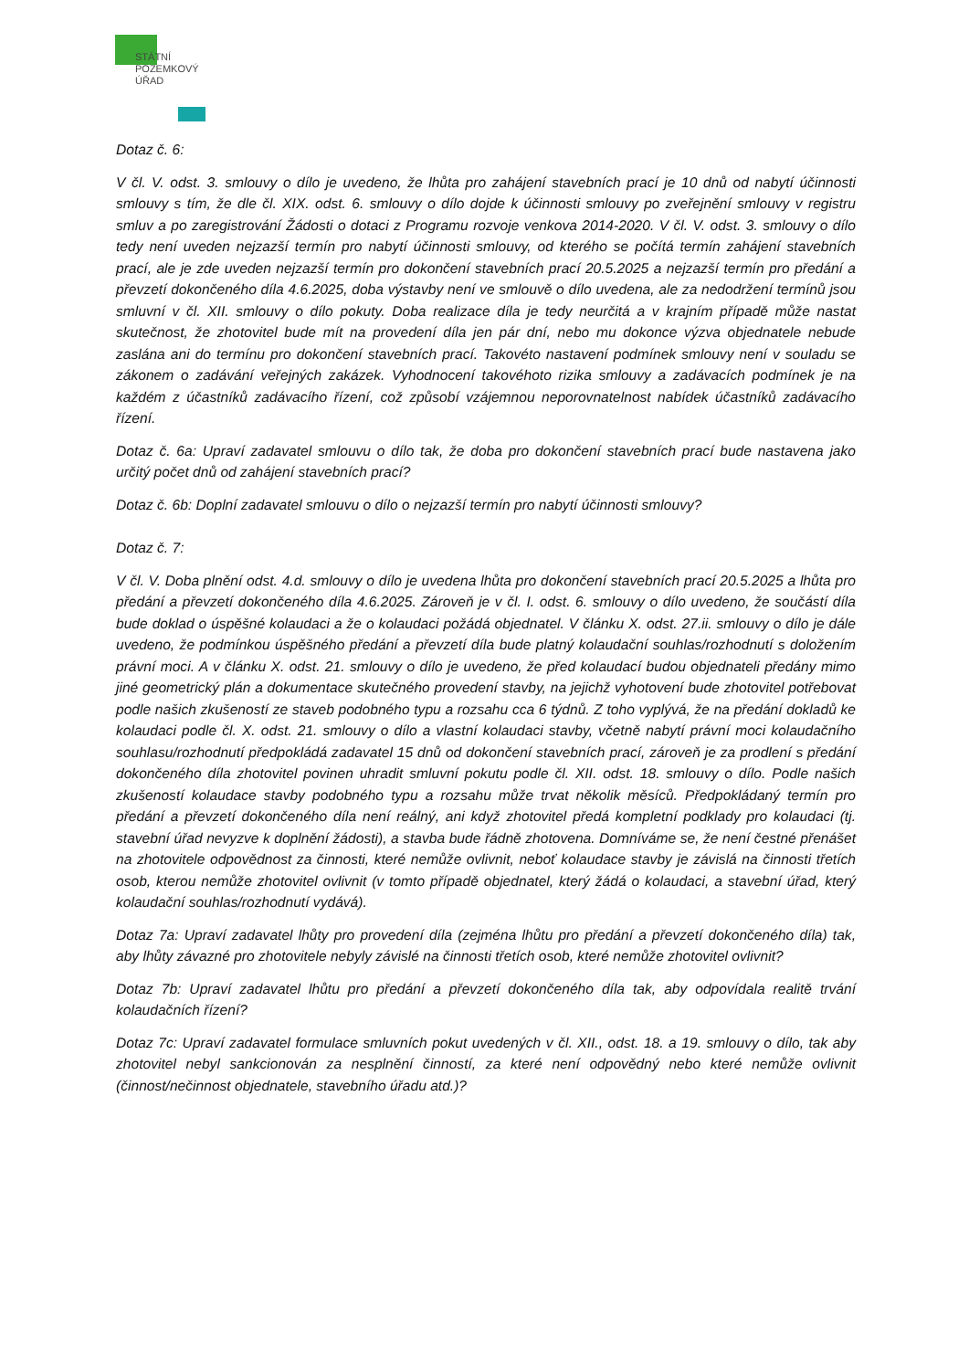STÁTNÍ
POZEMKOVÝ
ÚŘAD
Dotaz č. 6:
V čl. V. odst. 3. smlouvy o dílo je uvedeno, že lhůta pro zahájení stavebních prací je 10 dnů od nabytí účinnosti smlouvy s tím, že dle čl. XIX. odst. 6. smlouvy o dílo dojde k účinnosti smlouvy po zveřejnění smlouvy v registru smluv a po zaregistrování Žádosti o dotaci z Programu rozvoje venkova 2014-2020. V čl. V. odst. 3. smlouvy o dílo tedy není uveden nejzazší termín pro nabytí účinnosti smlouvy, od kterého se počítá termín zahájení stavebních prací, ale je zde uveden nejzazší termín pro dokončení stavebních prací 20.5.2025 a nejzazší termín pro předání a převzetí dokončeného díla 4.6.2025, doba výstavby není ve smlouvě o dílo uvedena, ale za nedodržení termínů jsou smluvní v čl. XII. smlouvy o dílo pokuty. Doba realizace díla je tedy neurčitá a v krajním případě může nastat skutečnost, že zhotovitel bude mít na provedení díla jen pár dní, nebo mu dokonce výzva objednatele nebude zaslána ani do termínu pro dokončení stavebních prací. Takovéto nastavení podmínek smlouvy není v souladu se zákonem o zadávání veřejných zakázek. Vyhodnocení takovéhoto rizika smlouvy a zadávacích podmínek je na každém z účastníků zadávacího řízení, což způsobí vzájemnou neporovnatelnost nabídek účastníků zadávacího řízení.
Dotaz č. 6a: Upraví zadavatel smlouvu o dílo tak, že doba pro dokončení stavebních prací bude nastavena jako určitý počet dnů od zahájení stavebních prací?
Dotaz č. 6b: Doplní zadavatel smlouvu o dílo o nejzazší termín pro nabytí účinnosti smlouvy?
Dotaz č. 7:
V čl. V. Doba plnění odst. 4.d. smlouvy o dílo je uvedena lhůta pro dokončení stavebních prací 20.5.2025 a lhůta pro předání a převzetí dokončeného díla 4.6.2025. Zároveň je v čl. I. odst. 6. smlouvy o dílo uvedeno, že součástí díla bude doklad o úspěšné kolaudaci a že o kolaudaci požádá objednatel. V článku X. odst. 27.ii. smlouvy o dílo je dále uvedeno, že podmínkou úspěšného předání a převzetí díla bude platný kolaudační souhlas/rozhodnutí s doložením právní moci. A v článku X. odst. 21. smlouvy o dílo je uvedeno, že před kolaudací budou objednateli předány mimo jiné geometrický plán a dokumentace skutečného provedení stavby, na jejichž vyhotovení bude zhotovitel potřebovat podle našich zkušeností ze staveb podobného typu a rozsahu cca 6 týdnů. Z toho vyplývá, že na předání dokladů ke kolaudaci podle čl. X. odst. 21. smlouvy o dílo a vlastní kolaudaci stavby, včetně nabytí právní moci kolaudačního souhlasu/rozhodnutí předpokládá zadavatel 15 dnů od dokončení stavebních prací, zároveň je za prodlení s předání dokončeného díla zhotovitel povinen uhradit smluvní pokutu podle čl. XII. odst. 18. smlouvy o dílo. Podle našich zkušeností kolaudace stavby podobného typu a rozsahu může trvat několik měsíců. Předpokládaný termín pro předání a převzetí dokončeného díla není reálný, ani když zhotovitel předá kompletní podklady pro kolaudaci (tj. stavební úřad nevyzve k doplnění žádosti), a stavba bude řádně zhotovena. Domníváme se, že není čestné přenášet na zhotovitele odpovědnost za činnosti, které nemůže ovlivnit, neboť kolaudace stavby je závislá na činnosti třetích osob, kterou nemůže zhotovitel ovlivnit (v tomto případě objednatel, který žádá o kolaudaci, a stavební úřad, který kolaudační souhlas/rozhodnutí vydává).
Dotaz 7a: Upraví zadavatel lhůty pro provedení díla (zejména lhůtu pro předání a převzetí dokončeného díla) tak, aby lhůty závazné pro zhotovitele nebyly závislé na činnosti třetích osob, které nemůže zhotovitel ovlivnit?
Dotaz 7b: Upraví zadavatel lhůtu pro předání a převzetí dokončeného díla tak, aby odpovídala realitě trvání kolaudačních řízení?
Dotaz 7c: Upraví zadavatel formulace smluvních pokut uvedených v čl. XII., odst. 18. a 19. smlouvy o dílo, tak aby zhotovitel nebyl sankcionován za nesplnění činností, za které není odpovědný nebo které nemůže ovlivnit (činnost/nečinnost objednatele, stavebního úřadu atd.)?